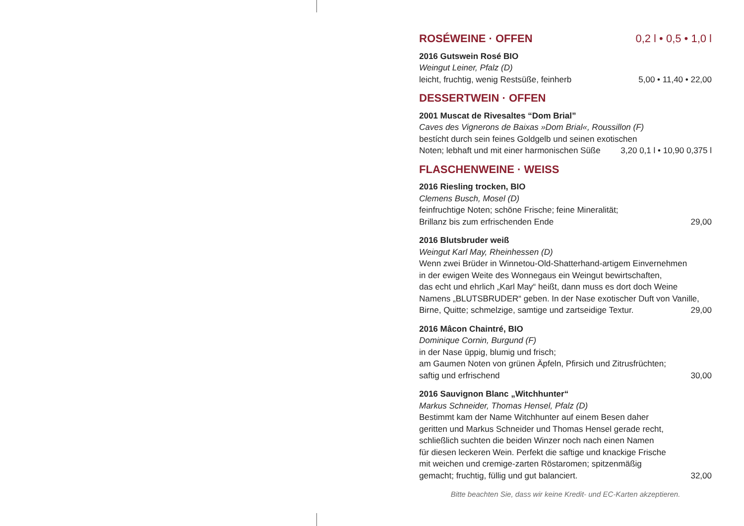ROSÉWEINE · OFFEN 0,2 l • 0,5 • 1,0 l
2016 Gutswein Rosé BIO
Weingut Leiner, Pfalz (D)
leicht, fruchtig, wenig Restsüße, feinherb 5,00 • 11,40 • 22,00
DESSERTWEIN · OFFEN
2001 Muscat de Rivesaltes “Dom Brial”
Caves des Vignerons de Baixas »Dom Brial«, Roussillon (F)
bestícht durch sein feines Goldgelb und seinen exotischen
Noten; lebhaft und mit einer harmonischen Süße 3,20 0,1 l • 10,90 0,375 l
FLASCHENWEINE · WEISS
2016 Riesling trocken, BIO
Clemens Busch, Mosel (D)
feinfruchtige Noten; schöne Frische; feine Mineralität;
Brillanz bis zum erfrischenden Ende 29,00
2016 Blutsbruder weiß
Weingut Karl May, Rheinhessen (D)
Wenn zwei Brüder in Winnetou-Old-Shatterhand-artigem Einvernehmen
in der ewigen Weite des Wonnegaus ein Weingut bewirtschaften,
das echt und ehrlich „Karl May“ heißt, dann muss es dort doch Weine
Namens „BLUTSBRUDER“ geben. In der Nase exotischer Duft von Vanille,
Birne, Quitte; schmelzige, samtige und zartseidige Textur. 29,00
2016 Mâcon Chaintré, BIO
Dominique Cornin, Burgund (F)
in der Nase üppig, blumig und frisch;
am Gaumen Noten von grünen Äpfeln, Pfirsich und Zitrusfrüchten;
saftig und erfrischend 30,00
2016 Sauvignon Blanc „Witchhunter“
Markus Schneider, Thomas Hensel, Pfalz (D)
Bestimmt kam der Name Witchhunter auf einem Besen daher
geritten und Markus Schneider und Thomas Hensel gerade recht,
schließlich suchten die beiden Winzer noch nach einen Namen
für diesen leckeren Wein. Perfekt die saftige und knackige Frische
mit weichen und cremige-zarten Röstaromen; spitzenmäßig
gemacht; fruchtig, füllig und gut balanciert. 32,00
Bitte beachten Sie, dass wir keine Kredit- und EC-Karten akzeptieren.